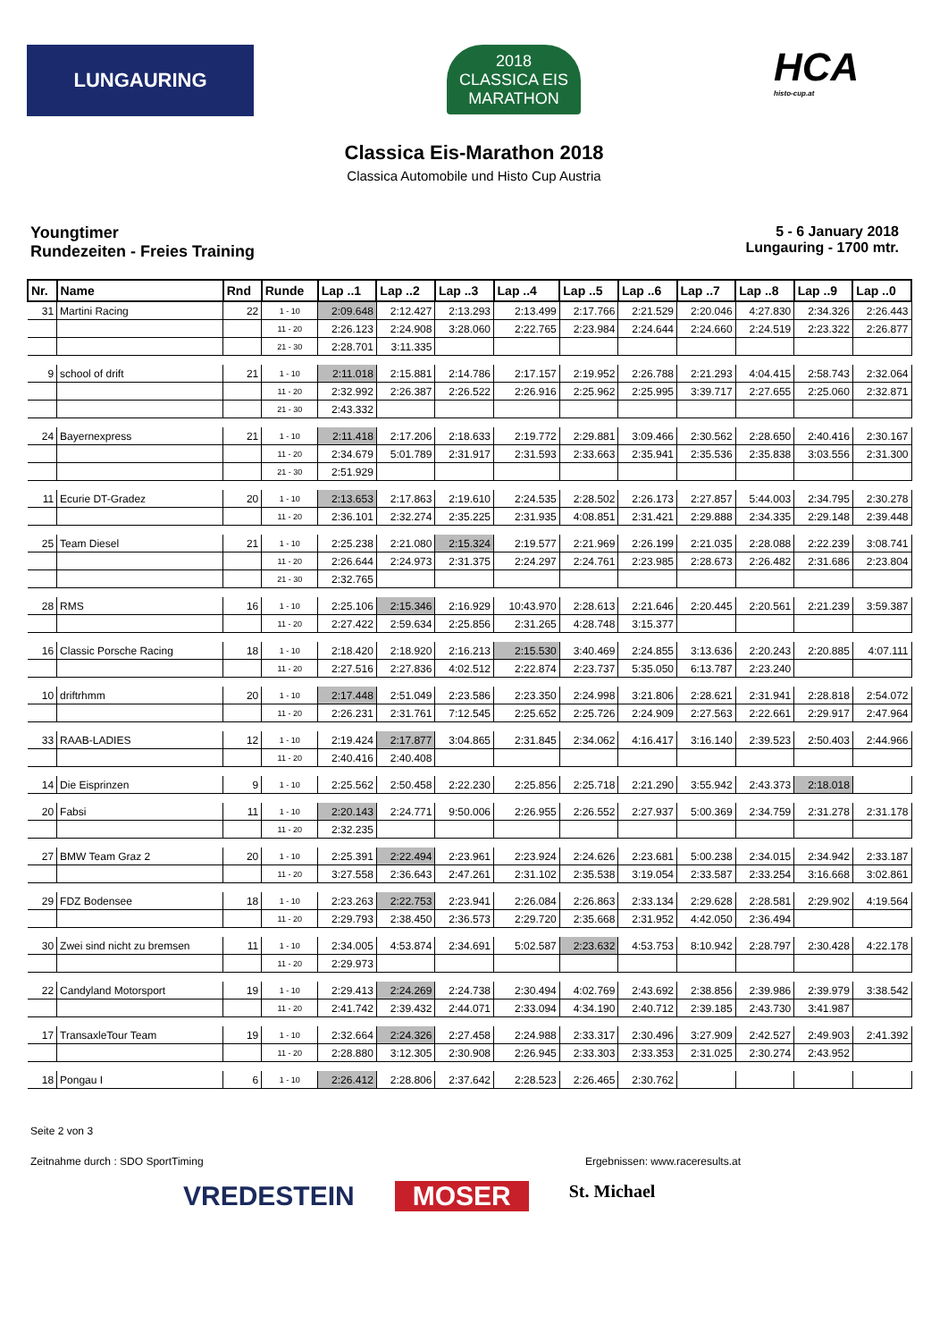LUNGAURING
2018
CLASSICA EIS MARATHON
HCA
histo-cup.at
Classica Eis-Marathon 2018
Classica Automobile und Histo Cup Austria
Youngtimer
Rundezeiten - Freies Training
5 - 6 January 2018
Lungauring - 1700 mtr.
| Nr. | Name | Rnd | Runde | Lap ..1 | Lap ..2 | Lap ..3 | Lap ..4 | Lap ..5 | Lap ..6 | Lap ..7 | Lap ..8 | Lap ..9 | Lap ..0 |
| --- | --- | --- | --- | --- | --- | --- | --- | --- | --- | --- | --- | --- | --- |
| 31 | Martini Racing | 22 | 1 - 10 | 2:09.648 | 2:12.427 | 2:13.293 | 2:13.499 | 2:17.766 | 2:21.529 | 2:20.046 | 4:27.830 | 2:34.326 | 2:26.443 |
| | | | 11 - 20 | 2:26.123 | 2:24.908 | 3:28.060 | 2:22.765 | 2:23.984 | 2:24.644 | 2:24.660 | 2:24.519 | 2:23.322 | 2:26.877 |
| | | | 21 - 30 | 2:28.701 | 3:11.335 | | | | | | | | |
| 9 | school of drift | 21 | 1 - 10 | 2:11.018 | 2:15.881 | 2:14.786 | 2:17.157 | 2:19.952 | 2:26.788 | 2:21.293 | 4:04.415 | 2:58.743 | 2:32.064 |
| | | | 11 - 20 | 2:32.992 | 2:26.387 | 2:26.522 | 2:26.916 | 2:25.962 | 2:25.995 | 3:39.717 | 2:27.655 | 2:25.060 | 2:32.871 |
| | | | 21 - 30 | 2:43.332 | | | | | | | | | |
| 24 | Bayernexpress | 21 | 1 - 10 | 2:11.418 | 2:17.206 | 2:18.633 | 2:19.772 | 2:29.881 | 3:09.466 | 2:30.562 | 2:28.650 | 2:40.416 | 2:30.167 |
| | | | 11 - 20 | 2:34.679 | 5:01.789 | 2:31.917 | 2:31.593 | 2:33.663 | 2:35.941 | 2:35.536 | 2:35.838 | 3:03.556 | 2:31.300 |
| | | | 21 - 30 | 2:51.929 | | | | | | | | | |
| 11 | Ecurie DT-Gradez | 20 | 1 - 10 | 2:13.653 | 2:17.863 | 2:19.610 | 2:24.535 | 2:28.502 | 2:26.173 | 2:27.857 | 5:44.003 | 2:34.795 | 2:30.278 |
| | | | 11 - 20 | 2:36.101 | 2:32.274 | 2:35.225 | 2:31.935 | 4:08.851 | 2:31.421 | 2:29.888 | 2:34.335 | 2:29.148 | 2:39.448 |
| 25 | Team Diesel | 21 | 1 - 10 | 2:25.238 | 2:21.080 | 2:15.324 | 2:19.577 | 2:21.969 | 2:26.199 | 2:21.035 | 2:28.088 | 2:22.239 | 3:08.741 |
| | | | 11 - 20 | 2:26.644 | 2:24.973 | 2:31.375 | 2:24.297 | 2:24.761 | 2:23.985 | 2:28.673 | 2:26.482 | 2:31.686 | 2:23.804 |
| | | | 21 - 30 | 2:32.765 | | | | | | | | | |
| 28 | RMS | 16 | 1 - 10 | 2:25.106 | 2:15.346 | 2:16.929 | 10:43.970 | 2:28.613 | 2:21.646 | 2:20.445 | 2:20.561 | 2:21.239 | 3:59.387 |
| | | | 11 - 20 | 2:27.422 | 2:59.634 | 2:25.856 | 2:31.265 | 4:28.748 | 3:15.377 | | | | |
| 16 | Classic Porsche Racing | 18 | 1 - 10 | 2:18.420 | 2:18.920 | 2:16.213 | 2:15.530 | 3:40.469 | 2:24.855 | 3:13.636 | 2:20.243 | 2:20.885 | 4:07.111 |
| | | | 11 - 20 | 2:27.516 | 2:27.836 | 4:02.512 | 2:22.874 | 2:23.737 | 5:35.050 | 6:13.787 | 2:23.240 | | |
| 10 | driftrhmm | 20 | 1 - 10 | 2:17.448 | 2:51.049 | 2:23.586 | 2:23.350 | 2:24.998 | 3:21.806 | 2:28.621 | 2:31.941 | 2:28.818 | 2:54.072 |
| | | | 11 - 20 | 2:26.231 | 2:31.761 | 7:12.545 | 2:25.652 | 2:25.726 | 2:24.909 | 2:27.563 | 2:22.661 | 2:29.917 | 2:47.964 |
| 33 | RAAB-LADIES | 12 | 1 - 10 | 2:19.424 | 2:17.877 | 3:04.865 | 2:31.845 | 2:34.062 | 4:16.417 | 3:16.140 | 2:39.523 | 2:50.403 | 2:44.966 |
| | | | 11 - 20 | 2:40.416 | 2:40.408 | | | | | | | | |
| 14 | Die Eisprinzen | 9 | 1 - 10 | 2:25.562 | 2:50.458 | 2:22.230 | 2:25.856 | 2:25.718 | 2:21.290 | 3:55.942 | 2:43.373 | 2:18.018 | |
| 20 | Fabsi | 11 | 1 - 10 | 2:20.143 | 2:24.771 | 9:50.006 | 2:26.955 | 2:26.552 | 2:27.937 | 5:00.369 | 2:34.759 | 2:31.278 | 2:31.178 |
| | | | 11 - 20 | 2:32.235 | | | | | | | | | |
| 27 | BMW Team Graz 2 | 20 | 1 - 10 | 2:25.391 | 2:22.494 | 2:23.961 | 2:23.924 | 2:24.626 | 2:23.681 | 5:00.238 | 2:34.015 | 2:34.942 | 2:33.187 |
| | | | 11 - 20 | 3:27.558 | 2:36.643 | 2:47.261 | 2:31.102 | 2:35.538 | 3:19.054 | 2:33.587 | 2:33.254 | 3:16.668 | 3:02.861 |
| 29 | FDZ Bodensee | 18 | 1 - 10 | 2:23.263 | 2:22.753 | 2:23.941 | 2:26.084 | 2:26.863 | 2:33.134 | 2:29.628 | 2:28.581 | 2:29.902 | 4:19.564 |
| | | | 11 - 20 | 2:29.793 | 2:38.450 | 2:36.573 | 2:29.720 | 2:35.668 | 2:31.952 | 4:42.050 | 2:36.494 | | |
| 30 | Zwei sind nicht zu bremsen | 11 | 1 - 10 | 2:34.005 | 4:53.874 | 2:34.691 | 5:02.587 | 2:23.632 | 4:53.753 | 8:10.942 | 2:28.797 | 2:30.428 | 4:22.178 |
| | | | 11 - 20 | 2:29.973 | | | | | | | | | |
| 22 | Candyland Motorsport | 19 | 1 - 10 | 2:29.413 | 2:24.269 | 2:24.738 | 2:30.494 | 4:02.769 | 2:43.692 | 2:38.856 | 2:39.986 | 2:39.979 | 3:38.542 |
| | | | 11 - 20 | 2:41.742 | 2:39.432 | 2:44.071 | 2:33.094 | 4:34.190 | 2:40.712 | 2:39.185 | 2:43.730 | 3:41.987 | |
| 17 | TransaxleTour Team | 19 | 1 - 10 | 2:32.664 | 2:24.326 | 2:27.458 | 2:24.988 | 2:33.317 | 2:30.496 | 3:27.909 | 2:42.527 | 2:49.903 | 2:41.392 |
| | | | 11 - 20 | 2:28.880 | 3:12.305 | 2:30.908 | 2:26.945 | 2:33.303 | 2:33.353 | 2:31.025 | 2:30.274 | 2:43.952 | |
| 18 | Pongau I | 6 | 1 - 10 | 2:26.412 | 2:28.806 | 2:37.642 | 2:28.523 | 2:26.465 | 2:30.762 | | | | |
Seite 2 von 3
Zeitnahme durch : SDO SportTiming Ergebnissen: www.raceresults.at
VREDESTEIN MOSER St. Michael